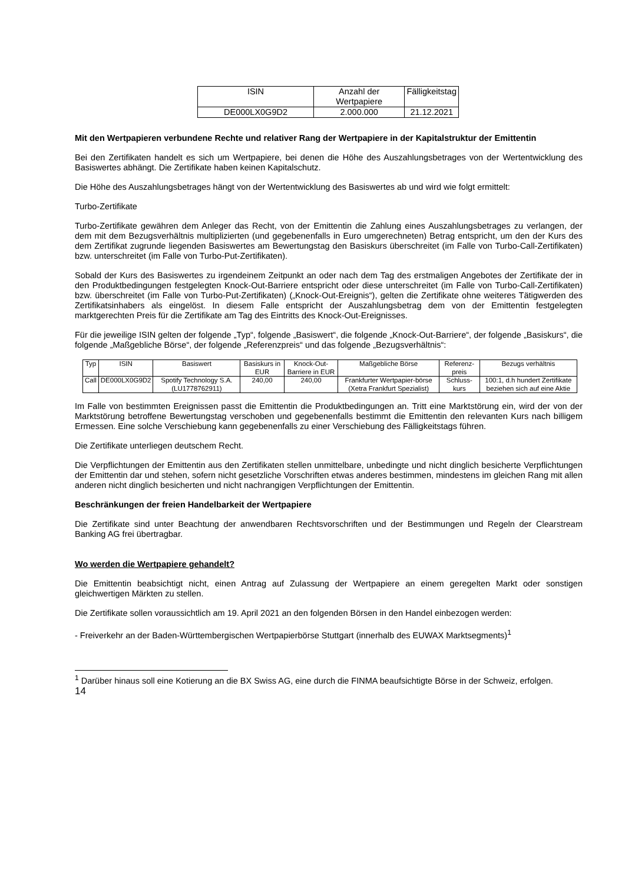| ISIN | Anzahl der Wertpapiere | Fälligkeitstag |
| --- | --- | --- |
| DE000LX0G9D2 | 2.000.000 | 21.12.2021 |
Mit den Wertpapieren verbundene Rechte und relativer Rang der Wertpapiere in der Kapitalstruktur der Emittentin
Bei den Zertifikaten handelt es sich um Wertpapiere, bei denen die Höhe des Auszahlungsbetrages von der Wertentwicklung des Basiswertes abhängt. Die Zertifikate haben keinen Kapitalschutz.
Die Höhe des Auszahlungsbetrages hängt von der Wertentwicklung des Basiswertes ab und wird wie folgt ermittelt:
Turbo-Zertifikate
Turbo-Zertifikate gewähren dem Anleger das Recht, von der Emittentin die Zahlung eines Auszahlungsbetrages zu verlangen, der dem mit dem Bezugsverhältnis multiplizierten (und gegebenenfalls in Euro umgerechneten) Betrag entspricht, um den der Kurs des dem Zertifikat zugrunde liegenden Basiswertes am Bewertungstag den Basiskurs überschreitet (im Falle von Turbo-Call-Zertifikaten) bzw. unterschreitet (im Falle von Turbo-Put-Zertifikaten).
Sobald der Kurs des Basiswertes zu irgendeinem Zeitpunkt an oder nach dem Tag des erstmaligen Angebotes der Zertifikate der in den Produktbedingungen festgelegten Knock-Out-Barriere entspricht oder diese unterschreitet (im Falle von Turbo-Call-Zertifikaten) bzw. überschreitet (im Falle von Turbo-Put-Zertifikaten) („Knock-Out-Ereignis“), gelten die Zertifikate ohne weiteres Tätigwerden des Zertifikatsinhabers als eingelöst. In diesem Falle entspricht der Auszahlungsbetrag dem von der Emittentin festgelegten marktgerechten Preis für die Zertifikate am Tag des Eintritts des Knock-Out-Ereignisses.
Für die jeweilige ISIN gelten der folgende „Typ“, folgende „Basiswert“, die folgende „Knock-Out-Barriere“, der folgende „Basiskurs“, die folgende „Maßgebliche Börse“, der folgende „Referenzpreis“ und das folgende „Bezugsverhältnis“:
| Typ | ISIN | Basiswert | Basiskurs in EUR | Knock-Out-Barriere in EUR | Maßgebliche Börse | Referenz-preis | Bezugs verhältnis |
| --- | --- | --- | --- | --- | --- | --- | --- |
| Call | DE000LX0G9D2 | Spotify Technology S.A. (LU1778762911) | 240,00 | 240,00 | Frankfurter Wertpapier-börse (Xetra Frankfurt Spezialist) | Schluss-kurs | 100:1, d.h hundert Zertifikate beziehen sich auf eine Aktie |
Im Falle von bestimmten Ereignissen passt die Emittentin die Produktbedingungen an. Tritt eine Marktstörung ein, wird der von der Marktstörung betroffene Bewertungstag verschoben und gegebenenfalls bestimmt die Emittentin den relevanten Kurs nach billigem Ermessen. Eine solche Verschiebung kann gegebenenfalls zu einer Verschiebung des Fälligkeitstags führen.
Die Zertifikate unterliegen deutschem Recht.
Die Verpflichtungen der Emittentin aus den Zertifikaten stellen unmittelbare, unbedingte und nicht dinglich besicherte Verpflichtungen der Emittentin dar und stehen, sofern nicht gesetzliche Vorschriften etwas anderes bestimmen, mindestens im gleichen Rang mit allen anderen nicht dinglich besicherten und nicht nachrangigen Verpflichtungen der Emittentin.
Beschränkungen der freien Handelbarkeit der Wertpapiere
Die Zertifikate sind unter Beachtung der anwendbaren Rechtsvorschriften und der Bestimmungen und Regeln der Clearstream Banking AG frei übertragbar.
Wo werden die Wertpapiere gehandelt?
Die Emittentin beabsichtigt nicht, einen Antrag auf Zulassung der Wertpapiere an einem geregelten Markt oder sonstigen gleichwertigen Märkten zu stellen.
Die Zertifikate sollen voraussichtlich am 19. April 2021 an den folgenden Börsen in den Handel einbezogen werden:
- Freiverkehr an der Baden-Württembergischen Wertpapierbörse Stuttgart (innerhalb des EUWAX Marktsegments)<sup>1</sup>
<sup>1</sup> Darüber hinaus soll eine Kotierung an die BX Swiss AG, eine durch die FINMA beaufsichtigte Börse in der Schweiz, erfolgen.
14